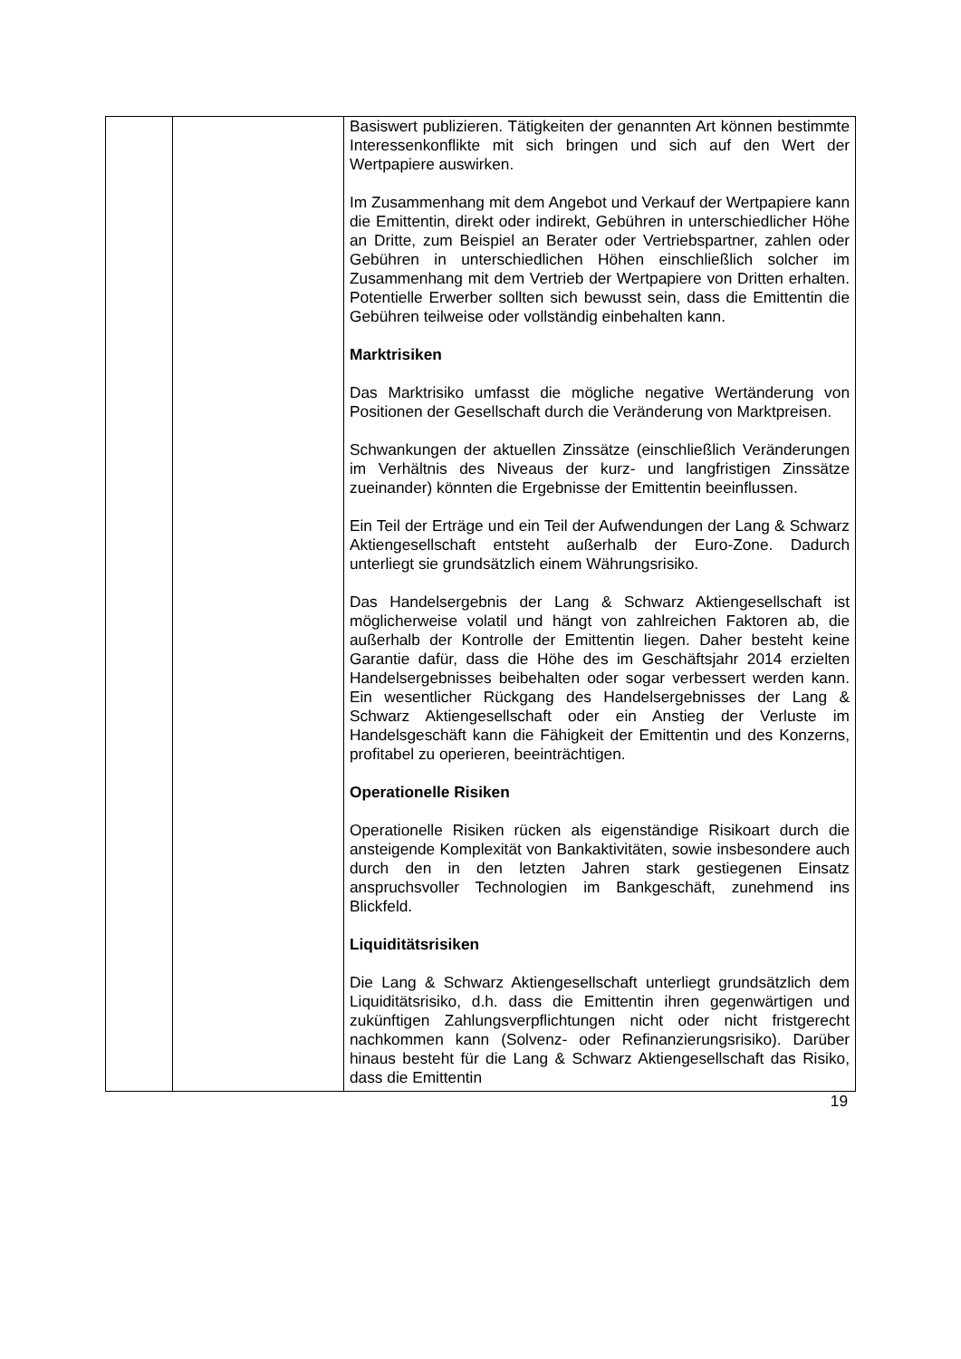| | | Basiswert publizieren. Tätigkeiten der genannten Art können bestimmte Interessenkonflikte mit sich bringen und sich auf den Wert der Wertpapiere auswirken. Im Zusammenhang mit dem Angebot und Verkauf der Wertpapiere kann die Emittentin, direkt oder indirekt, Gebühren in unterschiedlicher Höhe an Dritte, zum Beispiel an Berater oder Vertriebspartner, zahlen oder Gebühren in unterschiedlichen Höhen einschließlich solcher im Zusammenhang mit dem Vertrieb der Wertpapiere von Dritten erhalten. Potentielle Erwerber sollten sich bewusst sein, dass die Emittentin die Gebühren teilweise oder vollständig einbehalten kann. Marktrisiken Das Marktrisiko umfasst die mögliche negative Wertänderung von Positionen der Gesellschaft durch die Veränderung von Marktpreisen. Schwankungen der aktuellen Zinssätze (einschließlich Veränderungen im Verhältnis des Niveaus der kurz- und langfristigen Zinssätze zueinander) könnten die Ergebnisse der Emittentin beeinflussen. Ein Teil der Erträge und ein Teil der Aufwendungen der Lang & Schwarz Aktiengesellschaft entsteht außerhalb der Euro-Zone. Dadurch unterliegt sie grundsätzlich einem Währungsrisiko. Das Handelsergebnis der Lang & Schwarz Aktiengesellschaft ist möglicherweise volatil und hängt von zahlreichen Faktoren ab, die außerhalb der Kontrolle der Emittentin liegen. Daher besteht keine Garantie dafür, dass die Höhe des im Geschäftsjahr 2014 erzielten Handelsergebnisses beibehalten oder sogar verbessert werden kann. Ein wesentlicher Rückgang des Handelsergebnisses der Lang & Schwarz Aktiengesellschaft oder ein Anstieg der Verluste im Handelsgeschäft kann die Fähigkeit der Emittentin und des Konzerns, profitabel zu operieren, beeinträchtigen. Operationelle Risiken Operationelle Risiken rücken als eigenständige Risikoart durch die ansteigende Komplexität von Bankaktivitäten, sowie insbesondere auch durch den in den letzten Jahren stark gestiegenen Einsatz anspruchsvoller Technologien im Bankgeschäft, zunehmend ins Blickfeld. Liquiditätsrisiken Die Lang & Schwarz Aktiengesellschaft unterliegt grundsätzlich dem Liquiditätsrisiko, d.h. dass die Emittentin ihren gegenwärtigen und zukünftigen Zahlungsverpflichtungen nicht oder nicht fristgerecht nachkommen kann (Solvenz- oder Refinanzierungsrisiko). Darüber hinaus besteht für die Lang & Schwarz Aktiengesellschaft das Risiko, dass die Emittentin |
19